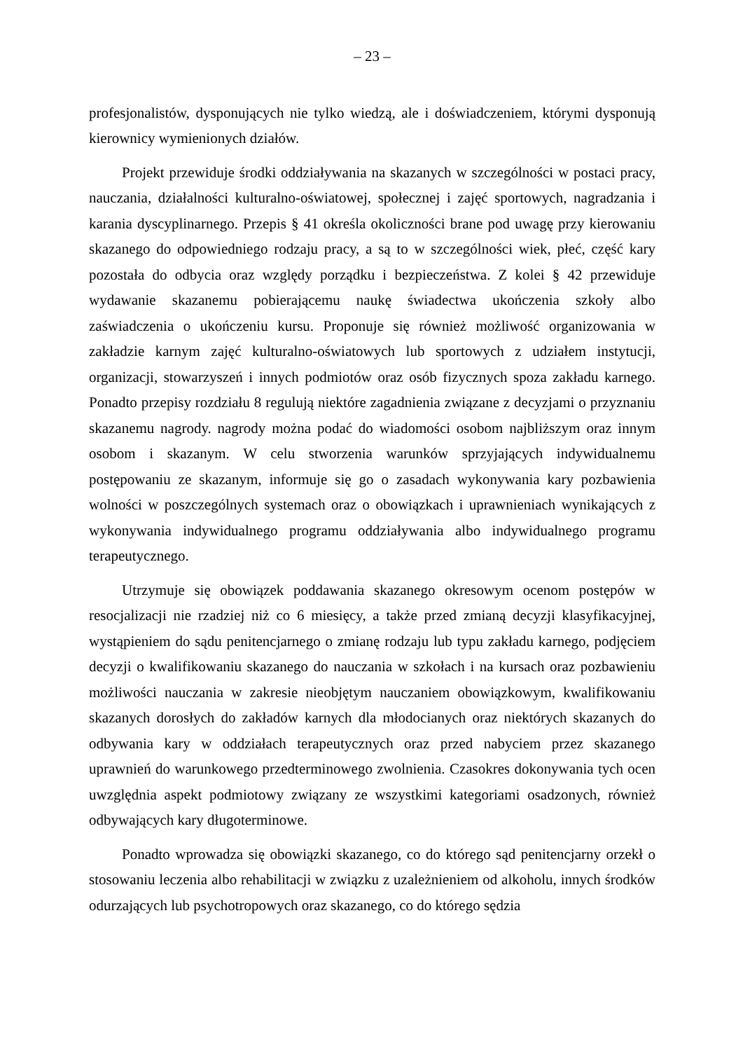– 23 –
profesjonalistów, dysponujących nie tylko wiedzą, ale i doświadczeniem, którymi dysponują kierownicy wymienionych działów.
Projekt przewiduje środki oddziaływania na skazanych w szczególności w postaci pracy, nauczania, działalności kulturalno-oświatowej, społecznej i zajęć sportowych, nagradzania i karania dyscyplinarnego. Przepis § 41 określa okoliczności brane pod uwagę przy kierowaniu skazanego do odpowiedniego rodzaju pracy, a są to w szczególności wiek, płeć, część kary pozostała do odbycia oraz względy porządku i bezpieczeństwa. Z kolei § 42 przewiduje wydawanie skazanemu pobierającemu naukę świadectwa ukończenia szkoły albo zaświadczenia o ukończeniu kursu. Proponuje się również możliwość organizowania w zakładzie karnym zajęć kulturalno-oświatowych lub sportowych z udziałem instytucji, organizacji, stowarzyszeń i innych podmiotów oraz osób fizycznych spoza zakładu karnego. Ponadto przepisy rozdziału 8 regulują niektóre zagadnienia związane z decyzjami o przyznaniu skazanemu nagrody. nagrody można podać do wiadomości osobom najbliższym oraz innym osobom i skazanym. W celu stworzenia warunków sprzyjających indywidualnemu postępowaniu ze skazanym, informuje się go o zasadach wykonywania kary pozbawienia wolności w poszczególnych systemach oraz o obowiązkach i uprawnieniach wynikających z wykonywania indywidualnego programu oddziaływania albo indywidualnego programu terapeutycznego.
Utrzymuje się obowiązek poddawania skazanego okresowym ocenom postępów w resocjalizacji nie rzadziej niż co 6 miesięcy, a także przed zmianą decyzji klasyfikacyjnej, wystąpieniem do sądu penitencjarnego o zmianę rodzaju lub typu zakładu karnego, podjęciem decyzji o kwalifikowaniu skazanego do nauczania w szkołach i na kursach oraz pozbawieniu możliwości nauczania w zakresie nieobjętym nauczaniem obowiązkowym, kwalifikowaniu skazanych dorosłych do zakładów karnych dla młodocianych oraz niektórych skazanych do odbywania kary w oddziałach terapeutycznych oraz przed nabyciem przez skazanego uprawnień do warunkowego przedterminowego zwolnienia. Czasokres dokonywania tych ocen uwzględnia aspekt podmiotowy związany ze wszystkimi kategoriami osadzonych, również odbywających kary długoterminowe.
Ponadto wprowadza się obowiązki skazanego, co do którego sąd penitencjarny orzekł o stosowaniu leczenia albo rehabilitacji w związku z uzależnieniem od alkoholu, innych środków odurzających lub psychotropowych oraz skazanego, co do którego sędzia